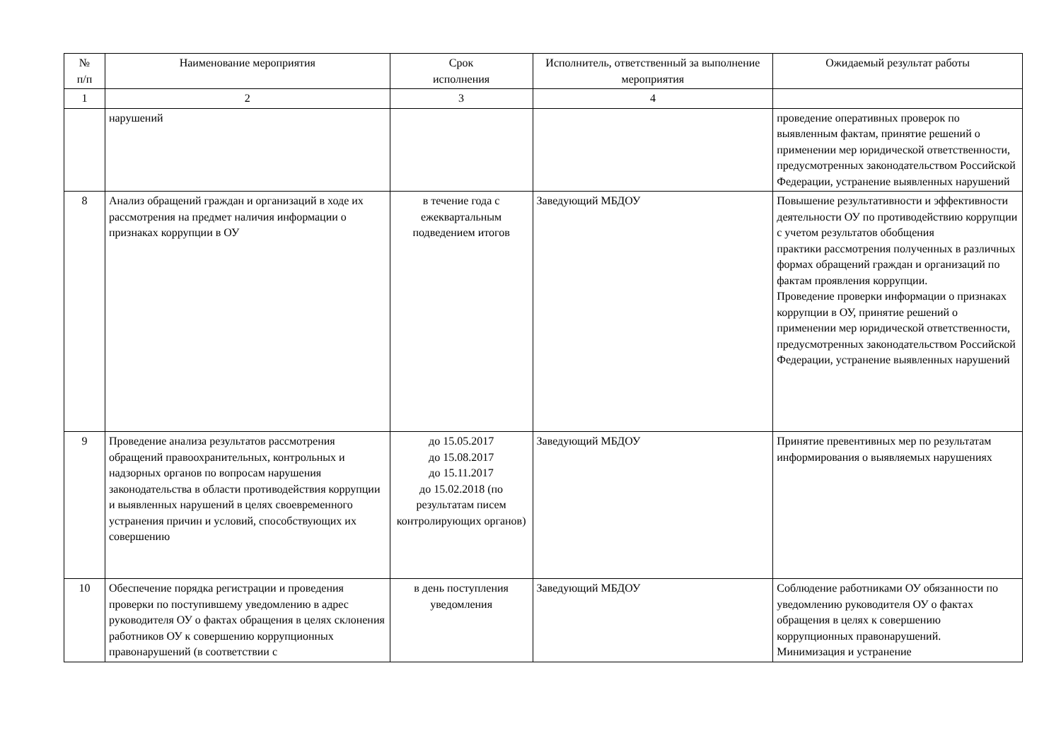| № п/п | Наименование мероприятия | Срок исполнения | Исполнитель, ответственный за выполнение мероприятия | Ожидаемый результат работы |
| --- | --- | --- | --- | --- |
| 1 | 2 | 3 | 4 | |
| | нарушений | | | проведение оперативных проверок по выявленным фактам, принятие решений о применении мер юридической ответственности, предусмотренных законодательством Российской Федерации, устранение выявленных нарушений |
| 8 | Анализ обращений граждан и организаций в ходе их рассмотрения на предмет наличия информации о признаках коррупции в ОУ | в течение года с ежеквартальным подведением итогов | Заведующий МБДОУ | Повышение результативности и эффективности деятельности ОУ по противодействию коррупции с учетом результатов обобщения практики рассмотрения полученных в различных формах обращений граждан и организаций по фактам проявления коррупции. Проведение проверки информации о признаках коррупции в ОУ, принятие решений о применении мер юридической ответственности, предусмотренных законодательством Российской Федерации, устранение выявленных нарушений |
| 9 | Проведение анализа результатов рассмотрения обращений правоохранительных, контрольных и надзорных органов по вопросам нарушения законодательства в области противодействия коррупции и выявленных нарушений в целях своевременного устранения причин и условий, способствующих их совершению | до 15.05.2017 до 15.08.2017 до 15.11.2017 до 15.02.2018 (по результатам писем контролирующих органов) | Заведующий МБДОУ | Принятие превентивных мер по результатам информирования о выявляемых нарушениях |
| 10 | Обеспечение порядка регистрации и проведения проверки по поступившему уведомлению в адрес руководителя ОУ о фактах обращения в целях склонения работников ОУ к совершению коррупционных правонарушений (в соответствии с | в день поступления уведомления | Заведующий МБДОУ | Соблюдение работниками ОУ обязанности по уведомлению руководителя ОУ о фактах обращения в целях к совершению коррупционных правонарушений. Минимизация и устранение |